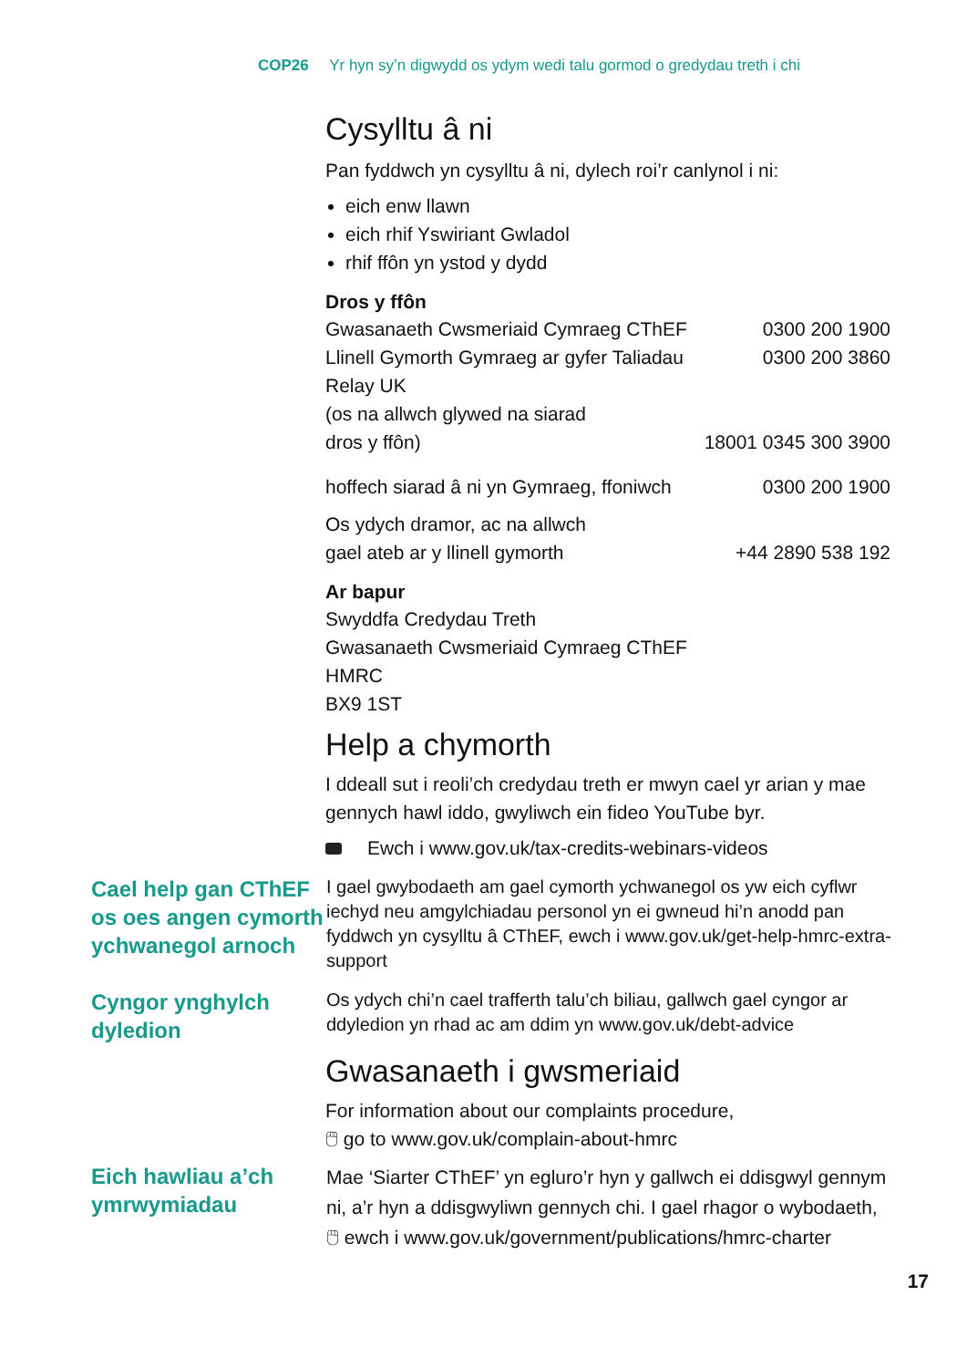COP26 Yr hyn sy’n digwydd os ydym wedi talu gormod o gredydau treth i chi
Cysylltu â ni
Pan fyddwch yn cysylltu â ni, dylech roi’r canlynol i ni:
eich enw llawn
eich rhif Yswiriant Gwladol
rhif ffôn yn ystod y dydd
Dros y ffôn
| Gwasanaeth Cwsmeriaid Cymraeg CThEF | 0300 200 1900 |
| Llinell Gymorth Gymraeg ar gyfer Taliadau | 0300 200 3860 |
| Relay UK (os na allwch glywed na siarad dros y ffôn) | 18001 0345 300 3900 |
| hoffech siarad â ni yn Gymraeg, ffoniwch | 0300 200 1900 |
| Os ydych dramor, ac na allwch gael ateb ar y llinell gymorth | +44 2890 538 192 |
Ar bapur
Swyddfa Credydau Treth
Gwasanaeth Cwsmeriaid Cymraeg CThEF
HMRC
BX9 1ST
Help a chymorth
I ddeall sut i reoli’ch credydau treth er mwyn cael yr arian y mae gennych hawl iddo, gwyliwch ein fideo YouTube byr.
Ewch i www.gov.uk/tax-credits-webinars-videos
Cael help gan CThEF os oes angen cymorth ychwanegol arnoch
I gael gwybodaeth am gael cymorth ychwanegol os yw eich cyflwr iechyd neu amgylchiadau personol yn ei gwneud hi’n anodd pan fyddwch yn cysylltu â CThEF, ewch i www.gov.uk/get-help-hmrc-extra-support
Cyngor ynghylch dyledion
Os ydych chi’n cael trafferth talu’ch biliau, gallwch gael cyngor ar ddyledion yn rhad ac am ddim yn www.gov.uk/debt-advice
Gwasanaeth i gwsmeriaid
For information about our complaints procedure,
🖱 go to www.gov.uk/complain-about-hmrc
Eich hawliau a’ch ymrwymiadau
Mae ‘Siarter CThEF’ yn egluro’r hyn y gallwch ei ddisgwyl gennym ni, a’r hyn a ddisgwyliwn gennych chi. I gael rhagor o wybodaeth, 🖱 ewch i www.gov.uk/government/publications/hmrc-charter
17